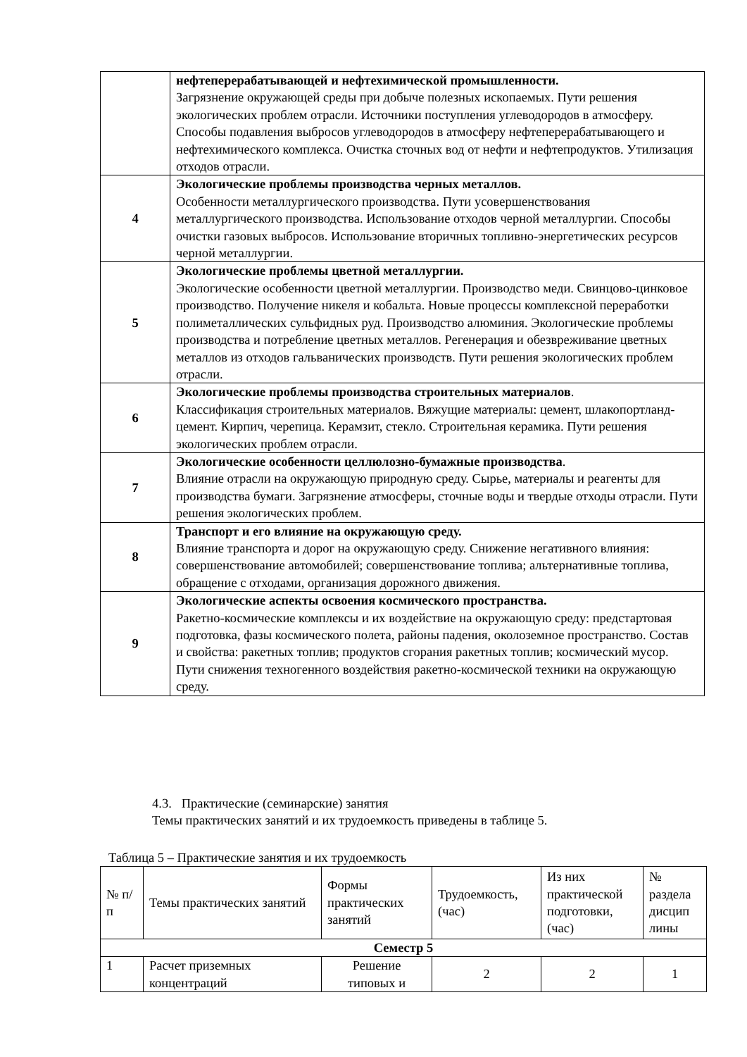| | нефтеперерабатывающей и нефтехимической промышленности. Загрязнение окружающей среды при добыче полезных ископаемых. Пути решения экологических проблем отрасли. Источники поступления углеводородов в атмосферу. Способы подавления выбросов углеводородов в атмосферу нефтеперерабатывающего и нефтехимического комплекса. Очистка сточных вод от нефти и нефтепродуктов. Утилизация отходов отрасли. |
| 4 | Экологические проблемы производства черных металлов. Особенности металлургического производства. Пути усовершенствования металлургического производства. Использование отходов черной металлургии. Способы очистки газовых выбросов. Использование вторичных топливно-энергетических ресурсов черной металлургии. |
| 5 | Экологические проблемы цветной металлургии. Экологические особенности цветной металлургии. Производство меди. Свинцово-цинковое производство. Получение никеля и кобальта. Новые процессы комплексной переработки полиметаллических сульфидных руд. Производство алюминия. Экологические проблемы производства и потребление цветных металлов. Регенерация и обезвреживание цветных металлов из отходов гальванических производств. Пути решения экологических проблем отрасли. |
| 6 | Экологические проблемы производства строительных материалов . Классификация строительных материалов. Вяжущие материалы: цемент, шлакопортланд-цемент. Кирпич, черепица. Керамзит, стекло. Строительная керамика. Пути решения экологических проблем отрасли. |
| 7 | Экологические особенности целлюлозно-бумажные производства . Влияние отрасли на окружающую природную среду. Сырье, материалы и реагенты для производства бумаги. Загрязнение атмосферы, сточные воды и твердые отходы отрасли. Пути решения экологических проблем. |
| 8 | Транспорт и его влияние на окружающую среду. Влияние транспорта и дорог на окружающую среду. Снижение негативного влияния: совершенствование автомобилей; совершенствование топлива; альтернативные топлива, обращение с отходами, организация дорожного движения. |
| 9 | Экологические аспекты освоения космического пространства. Ракетно-космические комплексы и их воздействие на окружающую среду: предстартовая подготовка, фазы космического полета, районы падения, околоземное пространство. Состав и свойства: ракетных топлив; продуктов сгорания ракетных топлив; космический мусор. Пути снижения техногенного воздействия ракетно-космической техники на окружающую среду. |
4.3. Практические (семинарские) занятия
Темы практических занятий и их трудоемкость приведены в таблице 5.
Таблица 5 – Практические занятия и их трудоемкость
| № п/п | Темы практических занятий | Формы практических занятий | Трудоемкость, (час) | Из них практической подготовки, (час) | № раздела дисцип лины |
| --- | --- | --- | --- | --- | --- |
| Семестр 5 | | | | | |
| 1 | Расчет приземных концентраций | Решение типовых и | 2 | 2 | 1 |